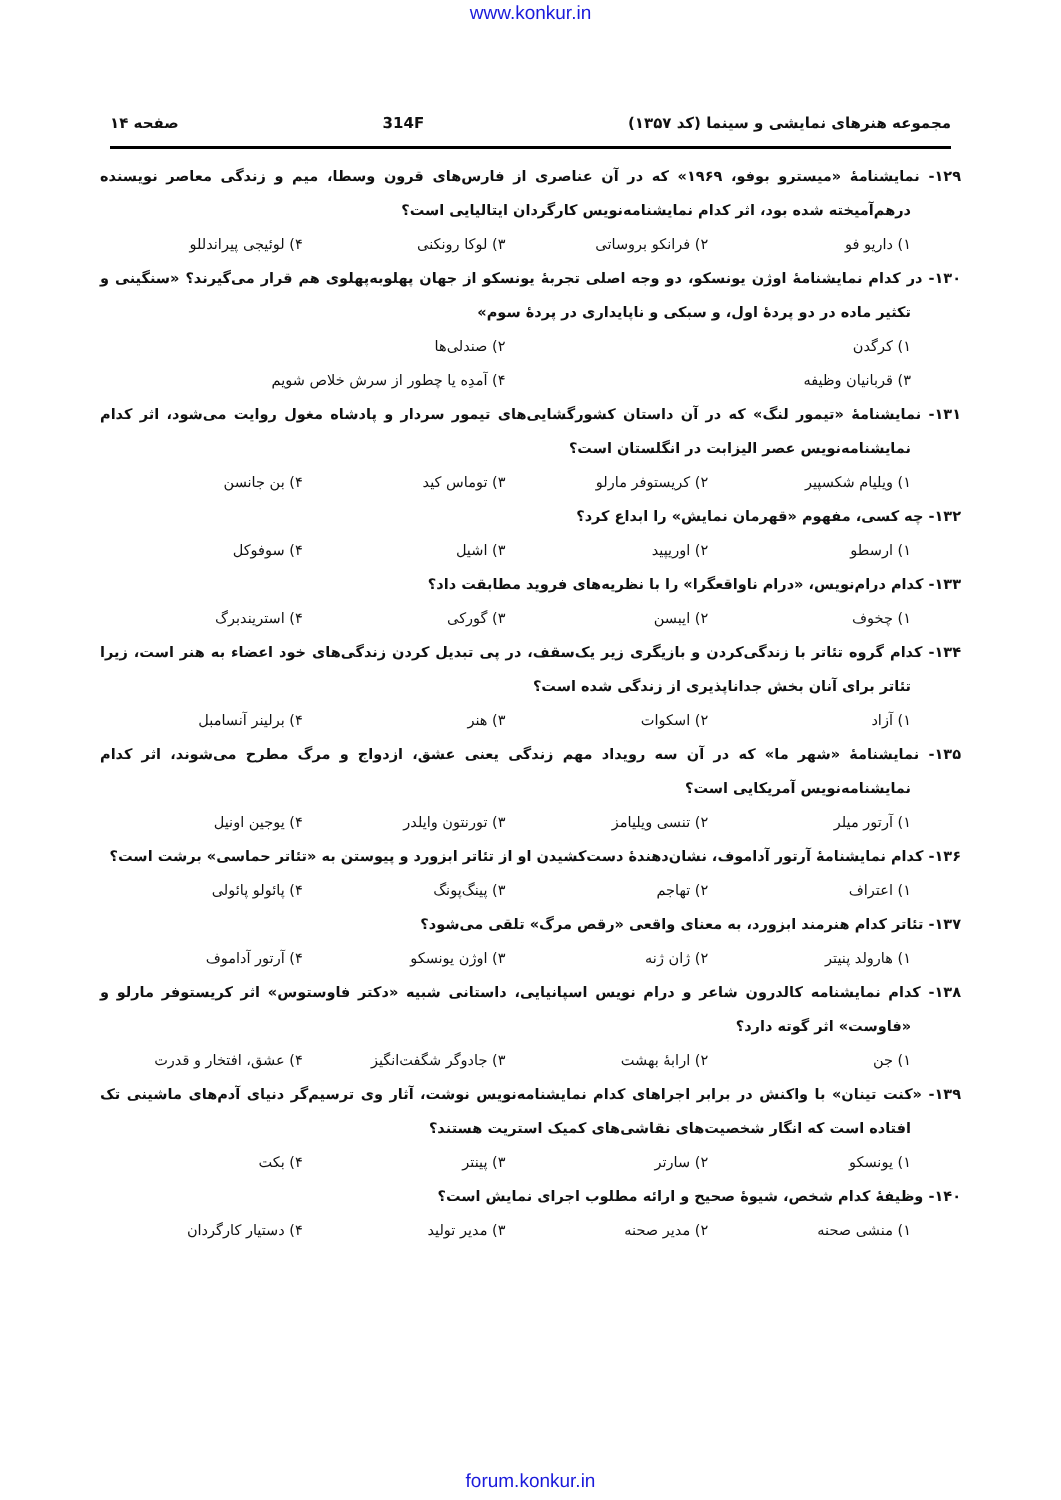www.konkur.in
مجموعه هنرهای نمایشی و سینما (کد ۱۳۵۷) 314F صفحه ۱۴
۱۲۹- نمایشنامهٔ «میسترو بوفو، ۱۹۶۹» که در آن عناصری از فارس‌های قرون وسطا، میم و زندگی معاصر نویسنده درهم‌آمیخته شده بود، اثر کدام نمایشنامه‌نویس کارگردان ایتالیایی است؟
۱) داریو فو ۲) فرانکو بروساتی ۳) لوکا رونکنی ۴) لوئیجی پیراندللو
۱۳۰- در کدام نمایشنامهٔ اوژن یونسکو، دو وجه اصلی تجربهٔ یونسکو از جهان پهلوبه‌پهلوی هم قرار می‌گیرند؟ «سنگینی و تکثیر ماده در دو پردهٔ اول، و سبکی و ناپایداری در پردهٔ سوم»
۱) کرگدن ۲) صندلی‌ها
۳) قربانیان وظیفه ۴) آمدِه یا چطور از سرش خلاص شویم
۱۳۱- نمایشنامهٔ «تیمور لنگ» که در آن داستان کشورگشایی‌های تیمور سردار و پادشاه مغول روایت می‌شود، اثر کدام نمایشنامه‌نویس عصر الیزابت در انگلستان است؟
۱) ویلیام شکسپیر ۲) کریستوفر مارلو ۳) توماس کید ۴) بن جانسن
۱۳۲- چه کسی، مفهوم «قهرمان نمایش» را ابداع کرد؟
۱) ارسطو ۲) اوریپید ۳) اشیل ۴) سوفوکل
۱۳۳- کدام درام‌نویس، «درام ناواقعگرا» را با نظریه‌های فروید مطابقت داد؟
۱) چخوف ۲) ایبسن ۳) گورکی ۴) استریندبرگ
۱۳۴- کدام گروه تئاتر با زندگی‌کردن و بازیگری زیر یک‌سقف، در پی تبدیل کردن زندگی‌های خود اعضاء به هنر است، زیرا تئاتر برای آنان بخش جداناپذیری از زندگی شده است؟
۱) آزاد ۲) اسکوات ۳) هنر ۴) برلینر آنسامبل
۱۳۵- نمایشنامهٔ «شهر ما» که در آن سه رویداد مهم زندگی یعنی عشق، ازدواج و مرگ مطرح می‌شوند، اثر کدام نمایشنامه‌نویس آمریکایی است؟
۱) آرتور میلر ۲) تنسی ویلیامز ۳) تورنتون وایلدر ۴) یوجین اونیل
۱۳۶- کدام نمایشنامهٔ آرتور آداموف، نشان‌دهندهٔ دست‌کشیدن او از تئاتر ابزورد و پیوستن به «تئاتر حماسی» برشت است؟
۱) اعتراف ۲) تهاجم ۳) پینگ‌پونگ ۴) پائولو پائولی
۱۳۷- تئاتر کدام هنرمند ابزورد، به معنای واقعی «رقص مرگ» تلقی می‌شود؟
۱) هارولد پنیتر ۲) ژان ژنه ۳) اوژن یونسکو ۴) آرتور آداموف
۱۳۸- کدام نمایشنامه کالدرون شاعر و درام نویس اسپانیایی، داستانی شبیه «دکتر فاوستوس» اثر کریستوفر مارلو و «فاوست» اثر گوته دارد؟
۱) جن ۲) ارابهٔ بهشت ۳) جادوگر شگفت‌انگیز ۴) عشق، افتخار و قدرت
۱۳۹- «کنت تینان» با واکنش در برابر اجراهای کدام نمایشنامه‌نویس نوشت، آثار وی ترسیم‌گر دنیای آدم‌های ماشینی تک افتاده است که انگار شخصیت‌های نقاشی‌های کمیک استریت هستند؟
۱) یونسکو ۲) سارتر ۳) پینتر ۴) بکت
۱۴۰- وظیفهٔ کدام شخص، شیوهٔ صحیح و ارائه مطلوب اجرای نمایش است؟
۱) منشی صحنه ۲) مدیر صحنه ۳) مدیر تولید ۴) دستیار کارگردان
forum.konkur.in